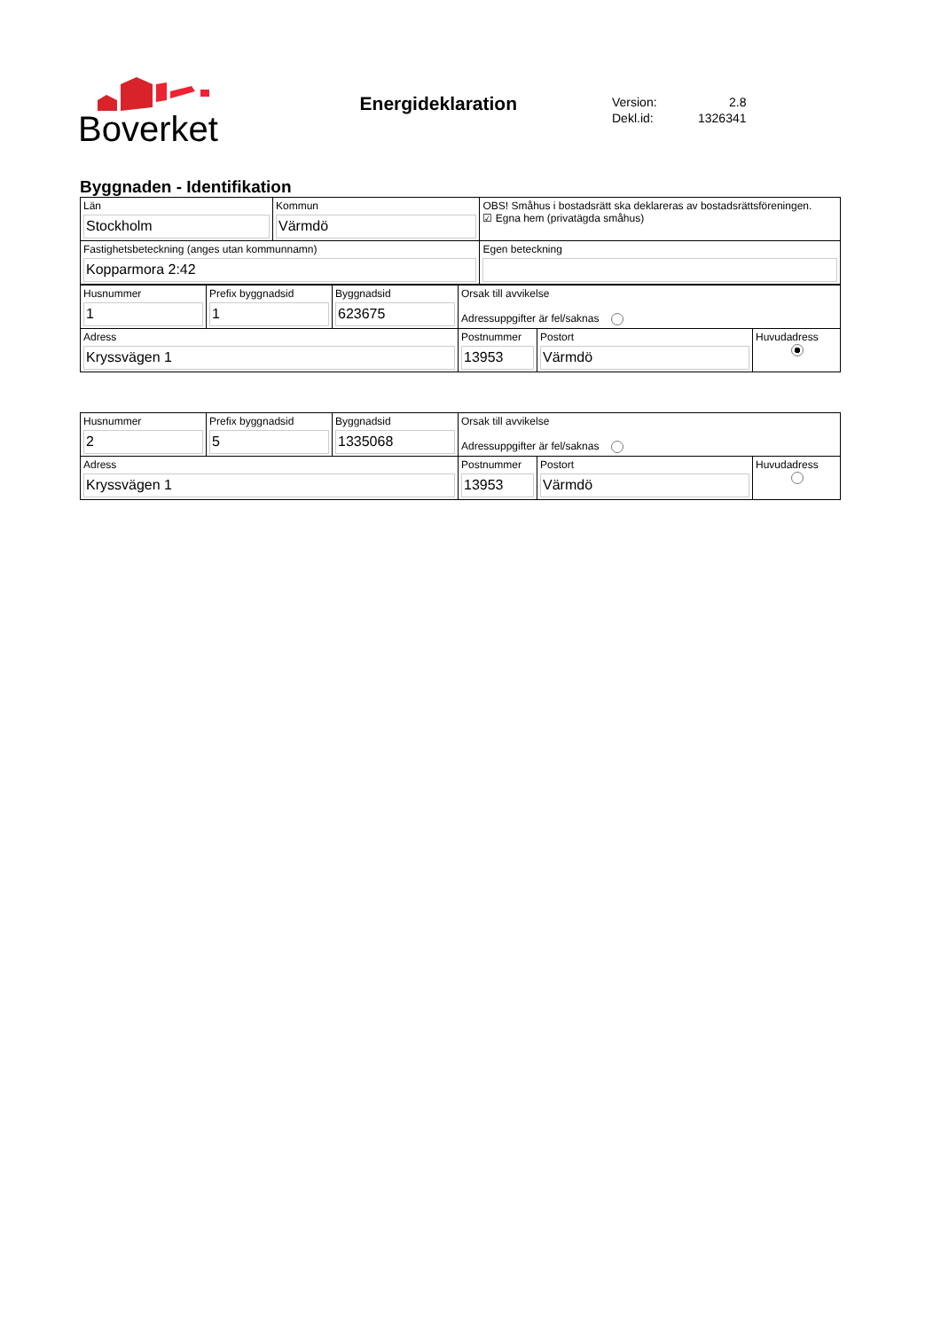Boverket
Energideklaration
| Version: | 2.8 |
| Dekl.id: | 1326341 |
Byggnaden - Identifikation
| Län Stockholm | Kommun Värmdö | OBS! Småhus i bostadsrätt ska deklareras av bostadsrättsföreningen. ☑ Egna hem (privatägda småhus) |
| Fastighetsbeteckning (anges utan kommunnamn) Kopparmora 2:42 | | Egen beteckning |
| Husnummer 1 | Prefix byggnadsid 1 | Byggnadsid 623675 | Orsak till avvikelse Adressuppgifter är fel/saknas | | |
| Adress Kryssvägen 1 | | | Postnummer 13953 | Postort Värmdö | Huvudadress |
| Husnummer 2 | Prefix byggnadsid 5 | Byggnadsid 1335068 | Orsak till avvikelse Adressuppgifter är fel/saknas | | |
| Adress Kryssvägen 1 | | | Postnummer 13953 | Postort Värmdö | Huvudadress |